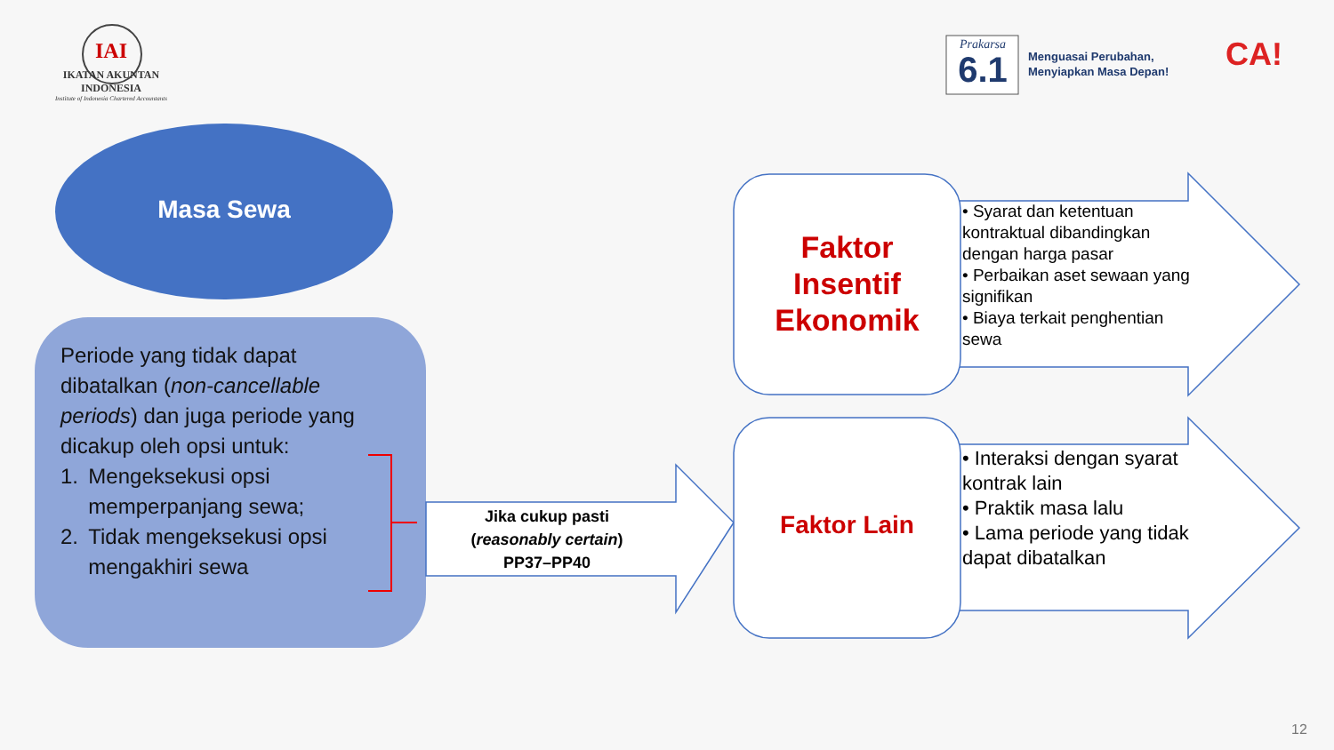IAI
IKATAN AKUNTAN INDONESIA
Institute of Indonesia Chartered Accountants
Prakarsa
6.1
Menguasai Perubahan,
Menyiapkan Masa Depan!
CA!
Masa Sewa
Periode yang tidak dapat dibatalkan (non-cancellable periods) dan juga periode yang dicakup oleh opsi untuk:
1. Mengeksekusi opsi memperpanjang sewa;
2. Tidak mengeksekusi opsi mengakhiri sewa
Jika cukup pasti
(reasonably certain)
PP37–PP40
Faktor
Insentif
Ekonomik
Faktor Lain
• Syarat dan ketentuan kontraktual dibandingkan dengan harga pasar
• Perbaikan aset sewaan yang signifikan
• Biaya terkait penghentian sewa
• Interaksi dengan syarat kontrak lain
• Praktik masa lalu
• Lama periode yang tidak dapat dibatalkan
12